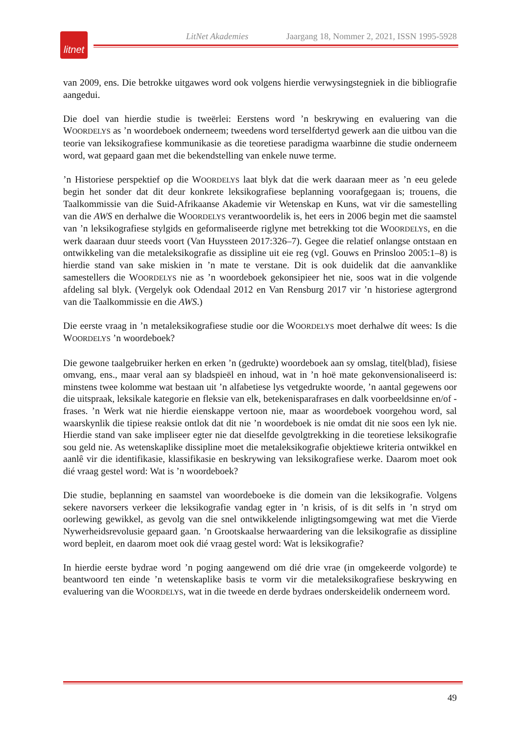litnet
LitNet Akademies Jaargang 18, Nommer 2, 2021, ISSN 1995-5928
van 2009, ens. Die betrokke uitgawes word ook volgens hierdie verwysingstegniek in die bibliografie aangedui.
Die doel van hierdie studie is tweërlei: Eerstens word ’n beskrywing en evaluering van die WOORDELYS as ’n woordeboek onderneem; tweedens word terselfdertyd gewerk aan die uitbou van die teorie van leksikografiese kommunikasie as die teoretiese paradigma waarbinne die studie onderneem word, wat gepaard gaan met die bekendstelling van enkele nuwe terme.
’n Historiese perspektief op die WOORDELYS laat blyk dat die werk daaraan meer as ’n eeu gelede begin het sonder dat dit deur konkrete leksikografiese beplanning voorafgegaan is; trouens, die Taalkommissie van die Suid-Afrikaanse Akademie vir Wetenskap en Kuns, wat vir die samestelling van die AWS en derhalwe die WOORDELYS verantwoordelik is, het eers in 2006 begin met die saamstel van ’n leksikografiese stylgids en geformaliseerde riglyne met betrekking tot die WOORDELYS, en die werk daaraan duur steeds voort (Van Huyssteen 2017:326–7). Gegee die relatief onlangse ontstaan en ontwikkeling van die metaleksikografie as dissipline uit eie reg (vgl. Gouws en Prinsloo 2005:1–8) is hierdie stand van sake miskien in ’n mate te verstane. Dit is ook duidelik dat die aanvanklike samestellers die WOORDELYS nie as ’n woordeboek gekonsipieer het nie, soos wat in die volgende afdeling sal blyk. (Vergelyk ook Odendaal 2012 en Van Rensburg 2017 vir ’n historiese agtergrond van die Taalkommissie en die AWS.)
Die eerste vraag in ’n metaleksikografiese studie oor die WOORDELYS moet derhalwe dít wees: Is die WOORDELYS ’n woordeboek?
Die gewone taalgebruiker herken en erken ’n (gedrukte) woordeboek aan sy omslag, titel(blad), fisiese omvang, ens., maar veral aan sy bladspieël en inhoud, wat in ’n hoë mate gekonvensionaliseerd is: minstens twee kolomme wat bestaan uit ’n alfabetiese lys vetgedrukte woorde, ’n aantal gegewens oor die uitspraak, leksikale kategorie en fleksie van elk, betekenisparafrases en dalk voorbeeldsinne en/of -frases. ’n Werk wat nie hierdie eienskappe vertoon nie, maar as woordeboek voorgehou word, sal waarskynlik die tipiese reaksie ontlok dat dit nie ’n woordeboek is nie omdat dit nie soos een lyk nie. Hierdie stand van sake impliseer egter nie dat dieselfde gevolgtrekking in die teoretiese leksikografie sou geld nie. As wetenskaplike dissipline moet die metaleksikografie objektiewe kriteria ontwikkel en aanlê vir die identifikasie, klassifikasie en beskrywing van leksikografiese werke. Daarom moet ook dié vraag gestel word: Wat is ’n woordeboek?
Die studie, beplanning en saamstel van woordeboeke is die domein van die leksikografie. Volgens sekere navorsers verkeer die leksikografie vandag egter in ’n krisis, of is dit selfs in ’n stryd om oorlewing gewikkel, as gevolg van die snel ontwikkelende inligtingsomgewing wat met die Vierde Nywerheidsrevolusie gepaard gaan. ’n Grootskaalse herwaardering van die leksikografie as dissipline word bepleit, en daarom moet ook dié vraag gestel word: Wat is leksikografie?
In hierdie eerste bydrae word ’n poging aangewend om dié drie vrae (in omgekeerde volgorde) te beantwoord ten einde ’n wetenskaplike basis te vorm vir die metaleksikografiese beskrywing en evaluering van die WOORDELYS, wat in die tweede en derde bydraes onderskeidelik onderneem word.
49